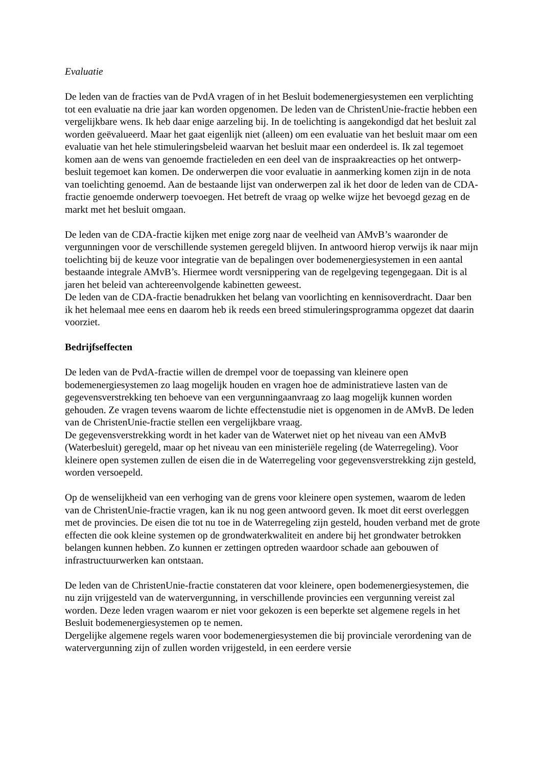Evaluatie
De leden van de fracties van de PvdA vragen of in het Besluit bodemenergiesystemen een verplichting tot een evaluatie na drie jaar kan worden opgenomen. De leden van de ChristenUnie-fractie hebben een vergelijkbare wens. Ik heb daar enige aarzeling bij. In de toelichting is aangekondigd dat het besluit zal worden geëvalueerd. Maar het gaat eigenlijk niet (alleen) om een evaluatie van het besluit maar om een evaluatie van het hele stimuleringsbeleid waarvan het besluit maar een onderdeel is. Ik zal tegemoet komen aan de wens van genoemde fractieleden en een deel van de inspraakreacties op het ontwerp-besluit tegemoet kan komen. De onderwerpen die voor evaluatie in aanmerking komen zijn in de nota van toelichting genoemd. Aan de bestaande lijst van onderwerpen zal ik het door de leden van de CDA-fractie genoemde onderwerp toevoegen. Het betreft de vraag op welke wijze het bevoegd gezag en de markt met het besluit omgaan.
De leden van de CDA-fractie kijken met enige zorg naar de veelheid van AMvB’s waaronder de vergunningen voor de verschillende systemen geregeld blijven. In antwoord hierop verwijs ik naar mijn toelichting bij de keuze voor integratie van de bepalingen over bodemenergiesystemen in een aantal bestaande integrale AMvB’s. Hiermee wordt versnippering van de regelgeving tegengegaan. Dit is al jaren het beleid van achtereenvolgende kabinetten geweest.
De leden van de CDA-fractie benadrukken het belang van voorlichting en kennisoverdracht. Daar ben ik het helemaal mee eens en daarom heb ik reeds een breed stimuleringsprogramma opgezet dat daarin voorziet.
Bedrijfseffecten
De leden van de PvdA-fractie willen de drempel voor de toepassing van kleinere open bodemenergiesystemen zo laag mogelijk houden en vragen hoe de administratieve lasten van de gegevensverstrekking ten behoeve van een vergunningaanvraag zo laag mogelijk kunnen worden gehouden. Ze vragen tevens waarom de lichte effectenstudie niet is opgenomen in de AMvB. De leden van de ChristenUnie-fractie stellen een vergelijkbare vraag.
De gegevensverstrekking wordt in het kader van de Waterwet niet op het niveau van een AMvB (Waterbesluit) geregeld, maar op het niveau van een ministeriële regeling (de Waterregeling). Voor kleinere open systemen zullen de eisen die in de Waterregeling voor gegevensverstrekking zijn gesteld, worden versoepeld.
Op de wenselijkheid van een verhoging van de grens voor kleinere open systemen, waarom de leden van de ChristenUnie-fractie vragen, kan ik nu nog geen antwoord geven. Ik moet dit eerst overleggen met de provincies. De eisen die tot nu toe in de Waterregeling zijn gesteld, houden verband met de grote effecten die ook kleine systemen op de grondwaterkwaliteit en andere bij het grondwater betrokken belangen kunnen hebben. Zo kunnen er zettingen optreden waardoor schade aan gebouwen of infrastructuurwerken kan ontstaan.
De leden van de ChristenUnie-fractie constateren dat voor kleinere, open bodemenergiesystemen, die nu zijn vrijgesteld van de watervergunning, in verschillende provincies een vergunning vereist zal worden. Deze leden vragen waarom er niet voor gekozen is een beperkte set algemene regels in het Besluit bodemenergiesystemen op te nemen.
Dergelijke algemene regels waren voor bodemenergiesystemen die bij provinciale verordening van de watervergunning zijn of zullen worden vrijgesteld, in een eerdere versie